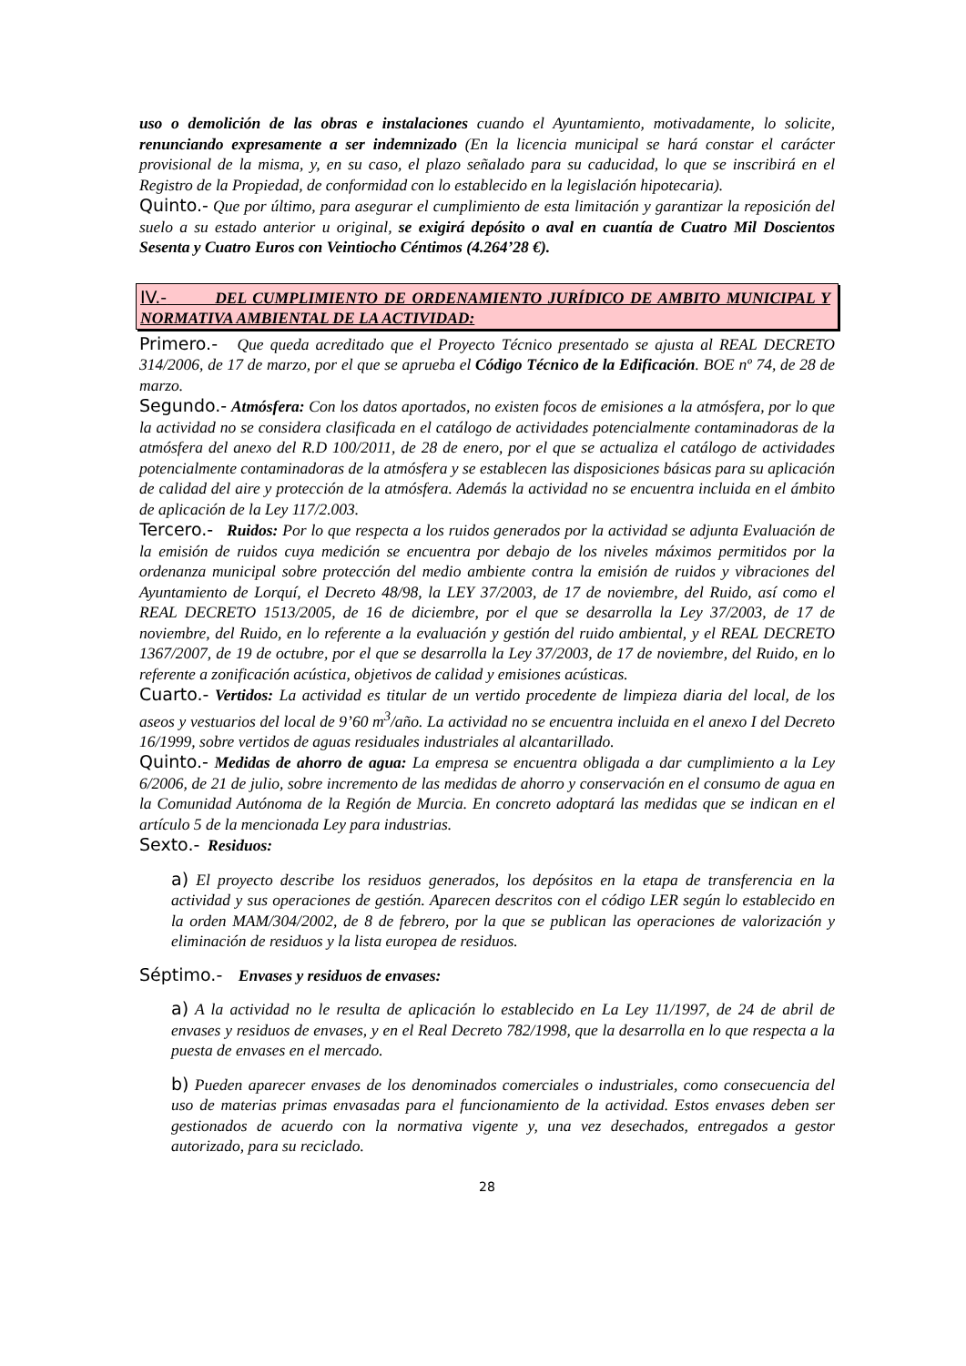uso o demolición de las obras e instalaciones cuando el Ayuntamiento, motivadamente, lo solicite, renunciando expresamente a ser indemnizado (En la licencia municipal se hará constar el carácter provisional de la misma, y, en su caso, el plazo señalado para su caducidad, lo que se inscribirá en el Registro de la Propiedad, de conformidad con lo establecido en la legislación hipotecaria).
Quinto.- Que por último, para asegurar el cumplimiento de esta limitación y garantizar la reposición del suelo a su estado anterior u original, se exigirá depósito o aval en cuantía de Cuatro Mil Doscientos Sesenta y Cuatro Euros con Veintiocho Céntimos (4.264’28 €).
IV.- DEL CUMPLIMIENTO DE ORDENAMIENTO JURÍDICO DE AMBITO MUNICIPAL Y NORMATIVA AMBIENTAL DE LA ACTIVIDAD:
Primero.- Que queda acreditado que el Proyecto Técnico presentado se ajusta al REAL DECRETO 314/2006, de 17 de marzo, por el que se aprueba el Código Técnico de la Edificación. BOE nº 74, de 28 de marzo.
Segundo.- Atmósfera: Con los datos aportados, no existen focos de emisiones a la atmósfera, por lo que la actividad no se considera clasificada en el catálogo de actividades potencialmente contaminadoras de la atmósfera del anexo del R.D 100/2011, de 28 de enero, por el que se actualiza el catálogo de actividades potencialmente contaminadoras de la atmósfera y se establecen las disposiciones básicas para su aplicación de calidad del aire y protección de la atmósfera. Además la actividad no se encuentra incluida en el ámbito de aplicación de la Ley 117/2.003.
Tercero.- Ruidos: Por lo que respecta a los ruidos generados por la actividad se adjunta Evaluación de la emisión de ruidos cuya medición se encuentra por debajo de los niveles máximos permitidos por la ordenanza municipal sobre protección del medio ambiente contra la emisión de ruidos y vibraciones del Ayuntamiento de Lorquí, el Decreto 48/98, la LEY 37/2003, de 17 de noviembre, del Ruido, así como el REAL DECRETO 1513/2005, de 16 de diciembre, por el que se desarrolla la Ley 37/2003, de 17 de noviembre, del Ruido, en lo referente a la evaluación y gestión del ruido ambiental, y el REAL DECRETO 1367/2007, de 19 de octubre, por el que se desarrolla la Ley 37/2003, de 17 de noviembre, del Ruido, en lo referente a zonificación acústica, objetivos de calidad y emisiones acústicas.
Cuarto.- Vertidos: La actividad es titular de un vertido procedente de limpieza diaria del local, de los aseos y vestuarios del local de 9’60 m<sup>3</sup>/año. La actividad no se encuentra incluida en el anexo I del Decreto 16/1999, sobre vertidos de aguas residuales industriales al alcantarillado.
Quinto.- Medidas de ahorro de agua: La empresa se encuentra obligada a dar cumplimiento a la Ley 6/2006, de 21 de julio, sobre incremento de las medidas de ahorro y conservación en el consumo de agua en la Comunidad Autónoma de la Región de Murcia. En concreto adoptará las medidas que se indican en el artículo 5 de la mencionada Ley para industrias.
Sexto.- Residuos:
a) El proyecto describe los residuos generados, los depósitos en la etapa de transferencia en la actividad y sus operaciones de gestión. Aparecen descritos con el código LER según lo establecido en la orden MAM/304/2002, de 8 de febrero, por la que se publican las operaciones de valorización y eliminación de residuos y la lista europea de residuos.
Séptimo.- Envases y residuos de envases:
a) A la actividad no le resulta de aplicación lo establecido en La Ley 11/1997, de 24 de abril de envases y residuos de envases, y en el Real Decreto 782/1998, que la desarrolla en lo que respecta a la puesta de envases en el mercado.
b) Pueden aparecer envases de los denominados comerciales o industriales, como consecuencia del uso de materias primas envasadas para el funcionamiento de la actividad. Estos envases deben ser gestionados de acuerdo con la normativa vigente y, una vez desechados, entregados a gestor autorizado, para su reciclado.
28